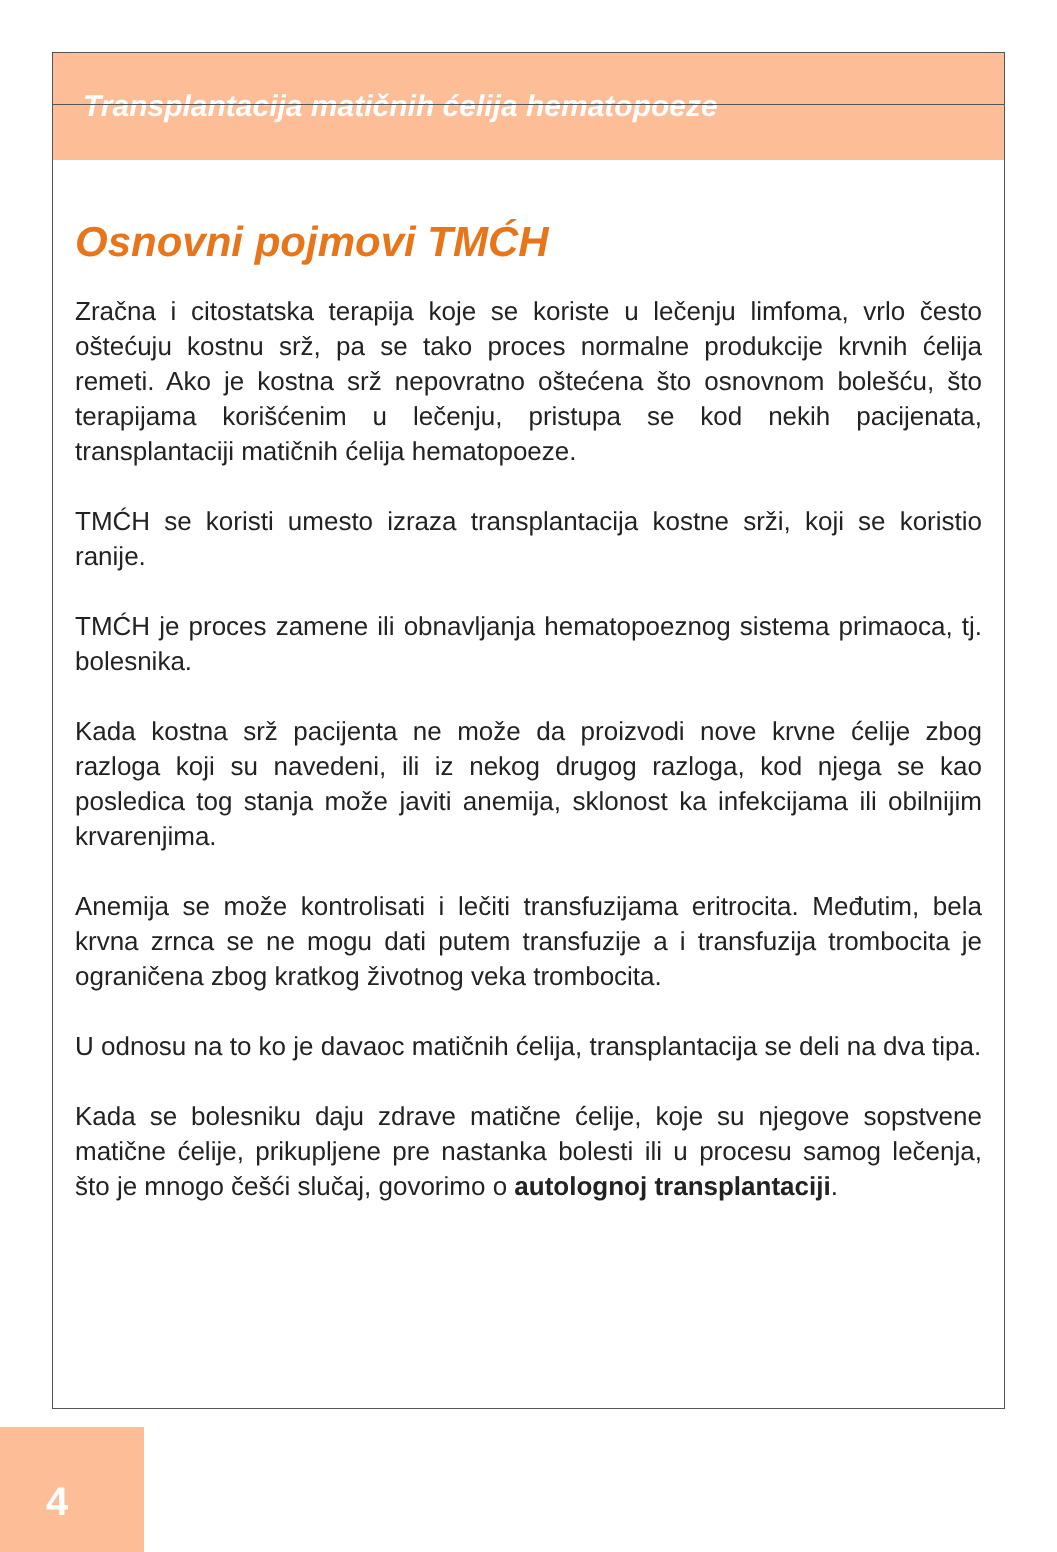Transplantacija matičnih ćelija hematopoeze
Osnovni pojmovi TMĆH
Zračna i citostatska terapija koje se koriste u lečenju limfoma, vrlo često oštećuju kostnu srž, pa se tako proces normalne produkcije krvnih ćelija remeti. Ako je kostna srž nepovratno oštećena što osnovnom bolešću, što terapijama korišćenim u lečenju, pristupa se kod nekih pacijenata, transplantaciji matičnih ćelija hematopoeze.
TMĆH se koristi umesto izraza transplantacija kostne srži, koji se koristio ranije.
TMĆH je proces zamene ili obnavljanja hematopoeznog sistema primaoca, tj. bolesnika.
Kada kostna srž pacijenta ne može da proizvodi nove krvne ćelije zbog razloga koji su navedeni, ili iz nekog drugog razloga, kod njega se kao posledica tog stanja može javiti anemija, sklonost ka infekcijama ili obilnijim krvarenjima.
Anemija se može kontrolisati i lečiti transfuzijama eritrocita. Međutim, bela krvna zrnca se ne mogu dati putem transfuzije a i transfuzija trombocita je ograničena zbog kratkog životnog veka trombocita.
U odnosu na to ko je davaoc matičnih ćelija, transplantacija se deli na dva tipa.
Kada se bolesniku daju zdrave matične ćelije, koje su njegove sopstvene matične ćelije, prikupljene pre nastanka bolesti ili u procesu samog lečenja, što je mnogo češći slučaj, govorimo o autolognoj transplantaciji.
4